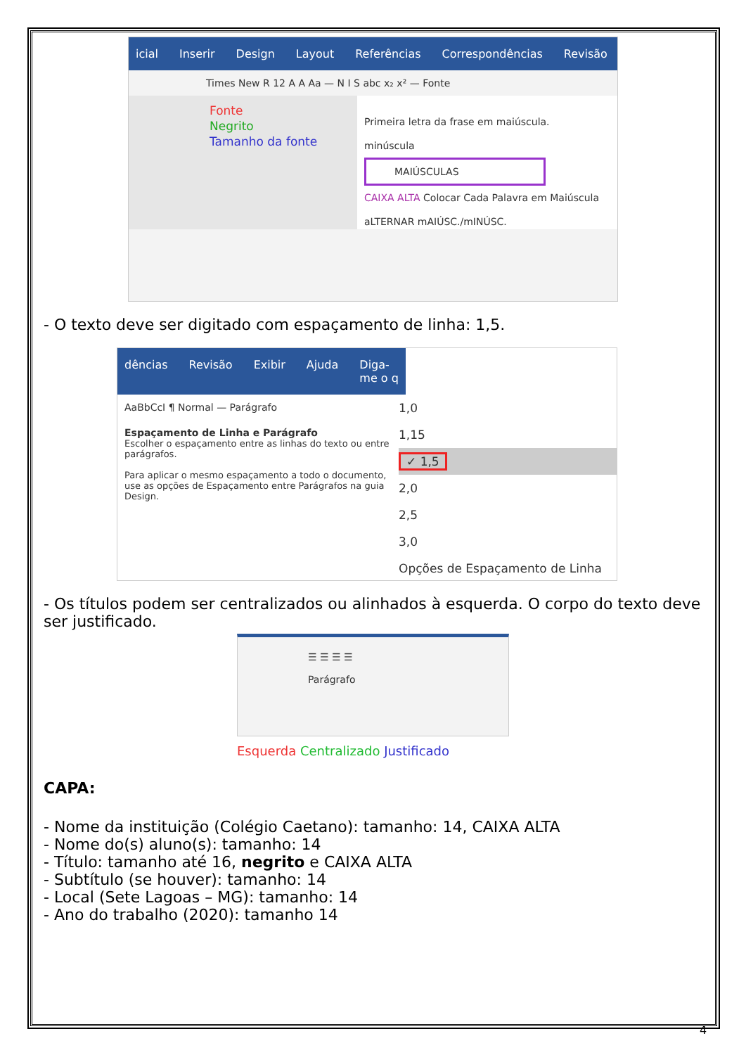icial Inserir Design Layout Referências Correspondências Revisão
Times New R 12 A A Aa — N I S abc x₂ x² — Fonte
Fonte
Negrito
Tamanho da fonte
Primeira letra da frase em maiúscula.
minúscula
MAIÚSCULAS
CAIXA ALTA Colocar Cada Palavra em Maiúscula
aLTERNAR mAIÚSC./mINÚSC.
- O texto deve ser digitado com espaçamento de linha: 1,5.
dências Revisão Exibir Ajuda Diga-me o q
AaBbCcI ¶ Normal — Parágrafo
Espaçamento de Linha e Parágrafo
Escolher o espaçamento entre as linhas do texto ou entre parágrafos.
Para aplicar o mesmo espaçamento a todo o documento, use as opções de Espaçamento entre Parágrafos na guia Design.
1,0
1,15
✓ 1,5
2,0
2,5
3,0
Opções de Espaçamento de Linha
- Os títulos podem ser centralizados ou alinhados à esquerda. O corpo do texto deve ser justificado.
☰ ☰ ☰ ☰
Parágrafo
Esquerda Centralizado Justificado
CAPA:
- Nome da instituição (Colégio Caetano): tamanho: 14, CAIXA ALTA
- Nome do(s) aluno(s): tamanho: 14
- Título: tamanho até 16, negrito e CAIXA ALTA
- Subtítulo (se houver): tamanho: 14
- Local (Sete Lagoas – MG): tamanho: 14
- Ano do trabalho (2020): tamanho 14
4